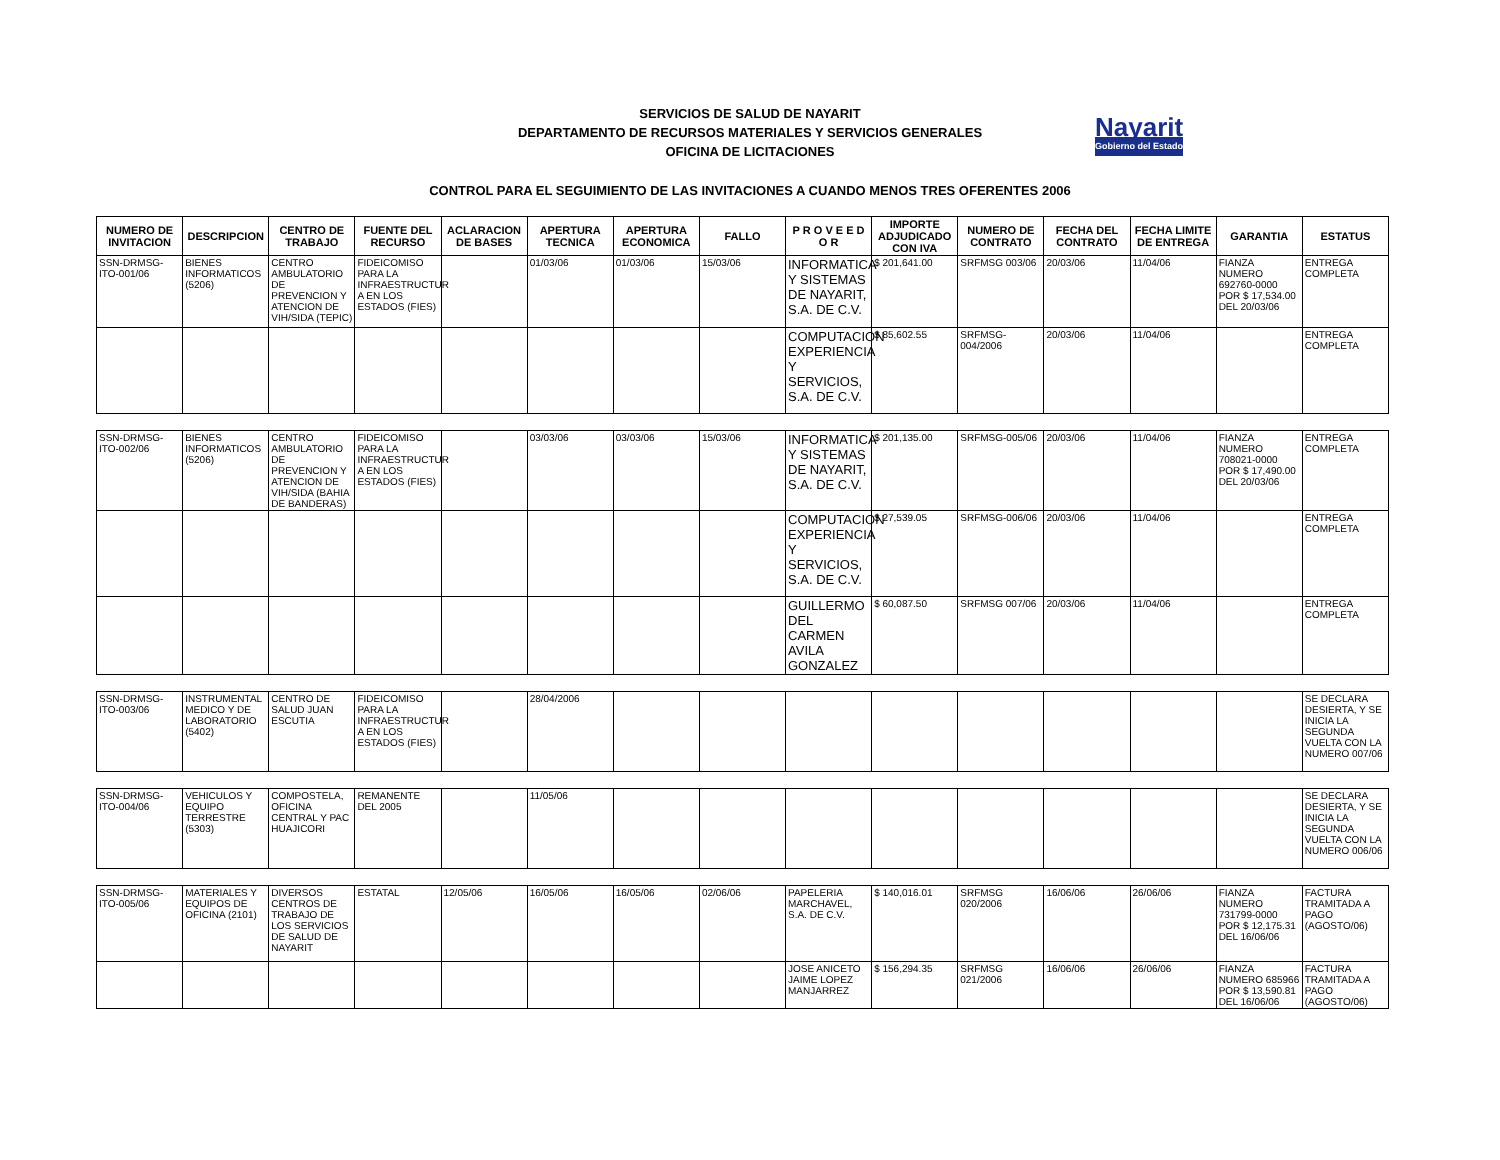SERVICIOS DE SALUD DE NAYARIT
DEPARTAMENTO DE RECURSOS MATERIALES Y SERVICIOS GENERALES
OFICINA DE LICITACIONES
Nayarit
Gobierno del Estado
CONTROL PARA EL SEGUIMIENTO DE LAS INVITACIONES A CUANDO MENOS TRES OFERENTES 2006
| NUMERO DE INVITACION | DESCRIPCION | CENTRO DE TRABAJO | FUENTE DEL RECURSO | ACLARACION DE BASES | APERTURA TECNICA | APERTURA ECONOMICA | FALLO | P R O V E E D O R | IMPORTE ADJUDICADO CON IVA | NUMERO DE CONTRATO | FECHA DEL CONTRATO | FECHA LIMITE DE ENTREGA | GARANTIA | ESTATUS |
| --- | --- | --- | --- | --- | --- | --- | --- | --- | --- | --- | --- | --- | --- | --- |
| SSN-DRMSG-ITO-001/06 | BIENES INFORMATICOS (5206) | CENTRO AMBULATORIO DE PREVENCION Y ATENCION DE VIH/SIDA (TEPIC) | FIDEICOMISO PARA LA INFRAESTRUCTUR A EN LOS ESTADOS (FIES) | | 01/03/06 | 01/03/06 | 15/03/06 | INFORMATICA Y SISTEMAS DE NAYARIT, S.A. DE C.V. | $ 201,641.00 | SRFMSG 003/06 | 20/03/06 | 11/04/06 | FIANZA NUMERO 692760-0000 POR $ 17,534.00 DEL 20/03/06 | ENTREGA COMPLETA |
| | | | | | | | | COMPUTACION EXPERIENCIA Y SERVICIOS, S.A. DE C.V. | $ 85,602.55 | SRFMSG-004/2006 | 20/03/06 | 11/04/06 | | ENTREGA COMPLETA |
| SSN-DRMSG-ITO-002/06 | BIENES INFORMATICOS (5206) | CENTRO AMBULATORIO DE PREVENCION Y ATENCION DE VIH/SIDA (BAHIA DE BANDERAS) | FIDEICOMISO PARA LA INFRAESTRUCTUR A EN LOS ESTADOS (FIES) | | 03/03/06 | 03/03/06 | 15/03/06 | INFORMATICA Y SISTEMAS DE NAYARIT, S.A. DE C.V. | $ 201,135.00 | SRFMSG-005/06 | 20/03/06 | 11/04/06 | FIANZA NUMERO 708021-0000 POR $ 17,490.00 DEL 20/03/06 | ENTREGA COMPLETA |
| | | | | | | | | COMPUTACION EXPERIENCIA Y SERVICIOS, S.A. DE C.V. | $ 27,539.05 | SRFMSG-006/06 | 20/03/06 | 11/04/06 | | ENTREGA COMPLETA |
| | | | | | | | | GUILLERMO DEL CARMEN AVILA GONZALEZ | $ 60,087.50 | SRFMSG 007/06 | 20/03/06 | 11/04/06 | | ENTREGA COMPLETA |
| SSN-DRMSG-ITO-003/06 | INSTRUMENTAL MEDICO Y DE LABORATORIO (5402) | CENTRO DE SALUD JUAN ESCUTIA | FIDEICOMISO PARA LA INFRAESTRUCTUR A EN LOS ESTADOS (FIES) | | 28/04/2006 | | | | | | | | | SE DECLARA DESIERTA, Y SE INICIA LA SEGUNDA VUELTA CON LA NUMERO 007/06 |
| SSN-DRMSG-ITO-004/06 | VEHICULOS Y EQUIPO TERRESTRE (5303) | COMPOSTELA, OFICINA CENTRAL Y PAC HUAJICORI | REMANENTE DEL 2005 | | 11/05/06 | | | | | | | | | SE DECLARA DESIERTA, Y SE INICIA LA SEGUNDA VUELTA CON LA NUMERO 006/06 |
| SSN-DRMSG-ITO-005/06 | MATERIALES Y EQUIPOS DE OFICINA (2101) | DIVERSOS CENTROS DE TRABAJO DE LOS SERVICIOS DE SALUD DE NAYARIT | ESTATAL | 12/05/06 | 16/05/06 | 16/05/06 | 02/06/06 | PAPELERIA MARCHAVEL, S.A. DE C.V. | $ 140,016.01 | SRFMSG 020/2006 | 16/06/06 | 26/06/06 | FIANZA NUMERO 731799-0000 POR $ 12,175.31 DEL 16/06/06 | FACTURA TRAMITADA A PAGO (AGOSTO/06) |
| | | | | | | | | JOSE ANICETO JAIME LOPEZ MANJARREZ | $ 156,294.35 | SRFMSG 021/2006 | 16/06/06 | 26/06/06 | FIANZA NUMERO 685966 POR $ 13,590.81 DEL 16/06/06 | FACTURA TRAMITADA A PAGO (AGOSTO/06) |